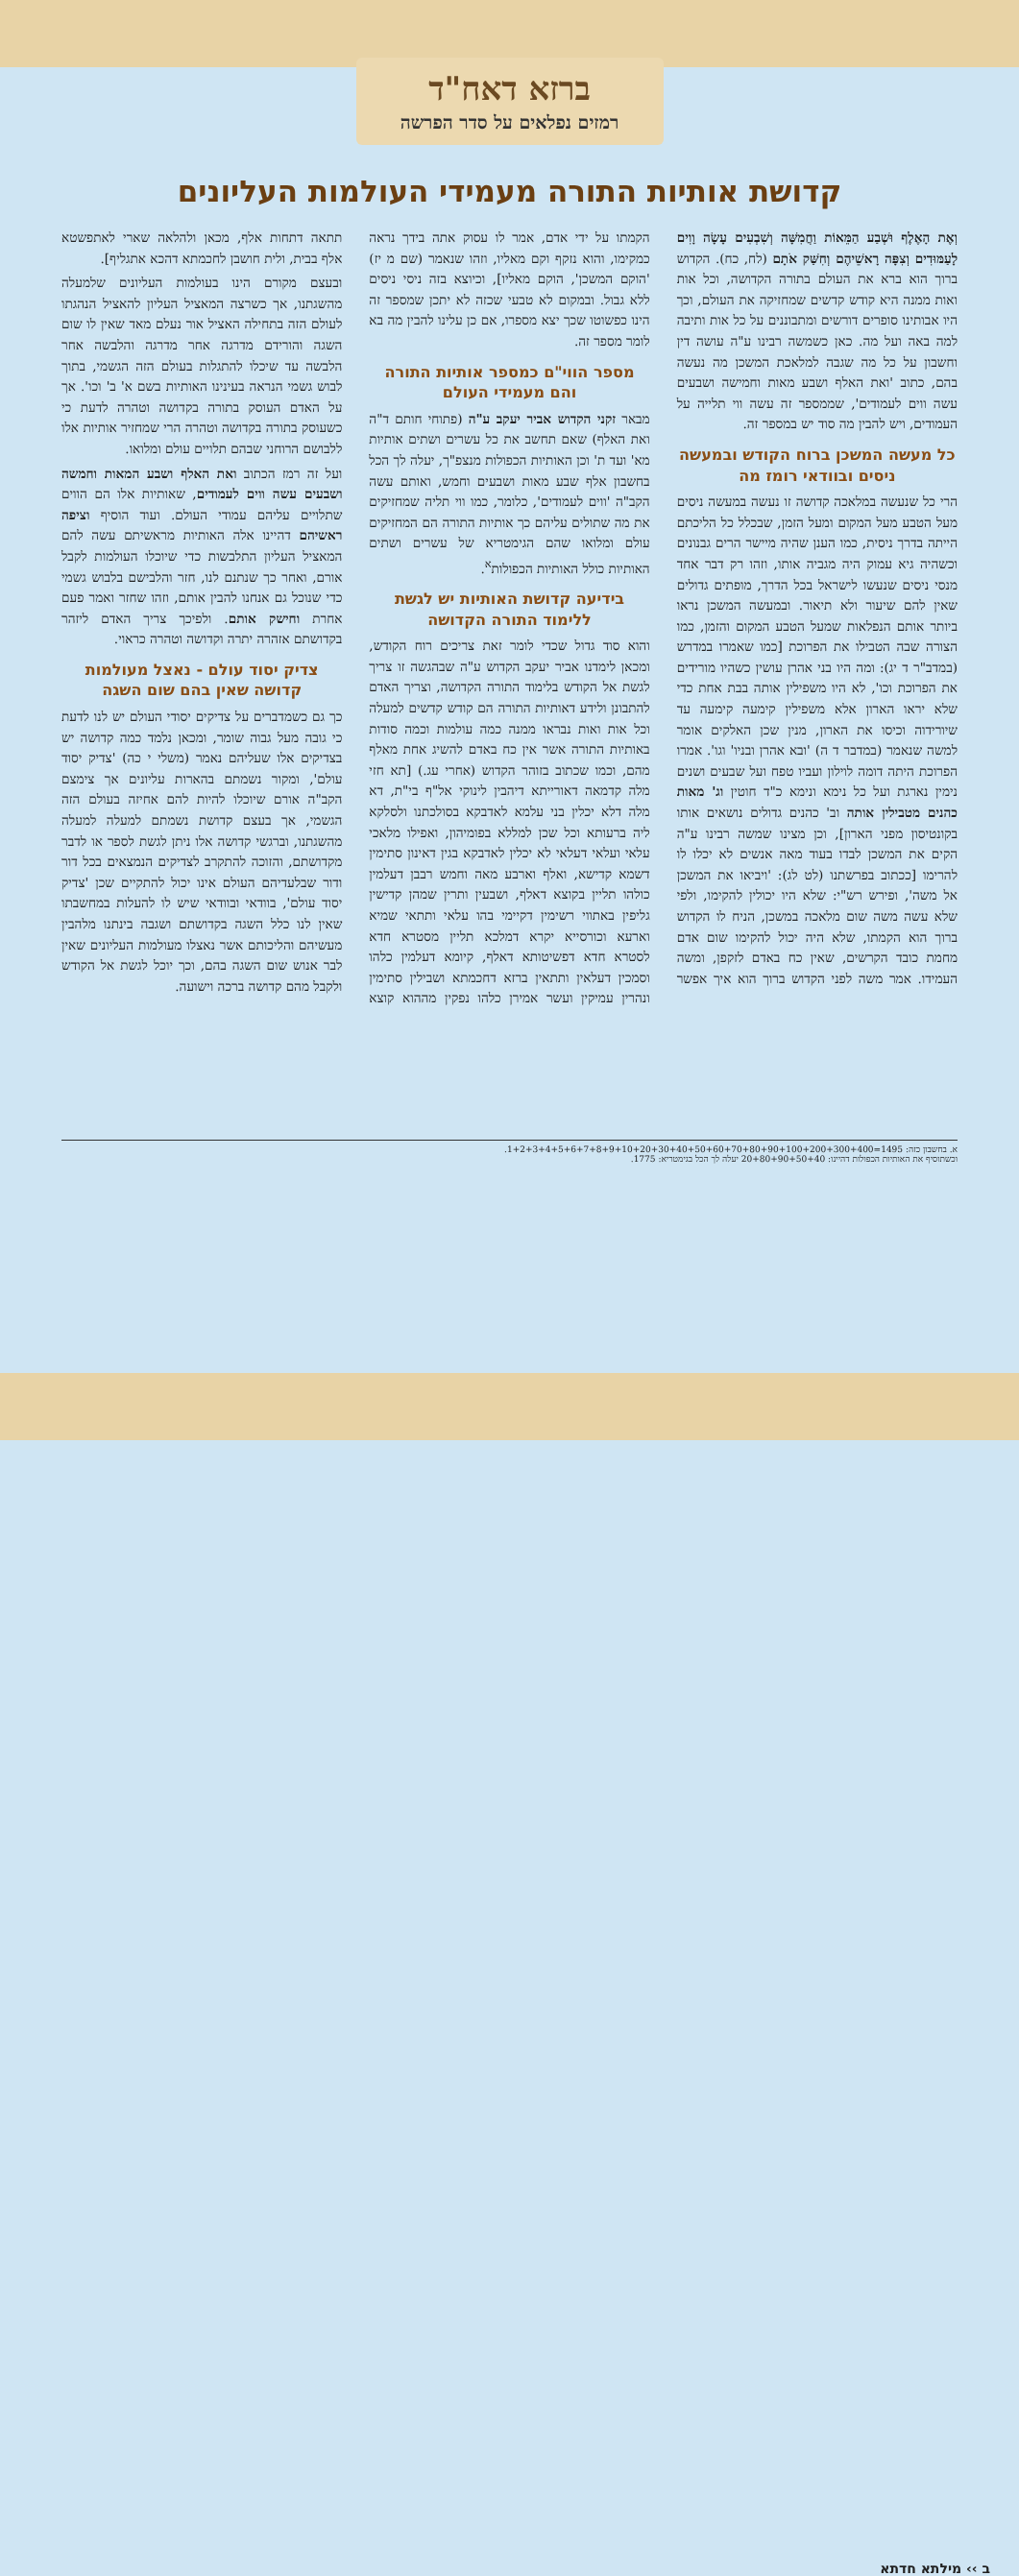ברזא דאח"ד
רמזים נפלאים על סדר הפרשה
קדושת אותיות התורה מעמידי העולמות העליונים
וְאֶת הָאֶלֶף וּשְׁבַע הַמֵּאוֹת וַחֲמִשָּׁה וְשִׁבְעִים עָשָׂה וָוִים לָעַמּוּדִים וְצִפָּה רָאשֵׁיהֶם וְחִשַּׁק אֹתָם (לח, כח). הקדוש ברוך הוא ברא את העולם בתורה הקדושה, וכל אות ואות ממנה היא קודש קדשים שמחזיקה את העולם, וכך היו אבותינו סופרים דורשים ומתבוננים על כל אות ותיבה למה באה ועל מה. כאן כשמשה רבינו ע"ה עושה דין וחשבון על כל מה שגבה למלאכת המשכן מה נעשה בהם, כתוב 'ואת האלף ושבע מאות וחמישה ושבעים עשה ווים לעמודים', שממספר זה עשה ווי תלייה על העמודים, ויש להבין מה סוד יש במספר זה.
כל מעשה המשכן ברוח הקודש ובמעשה ניסים ובוודאי רומז מה
הרי כל שנעשה במלאכה קדושה זו נעשה במעשה ניסים מעל הטבע מעל המקום ומעל הזמן, שבכלל כל הליכתם הייתה בדרך ניסית, כמו הענן שהיה מיישר הרים גבנונים וכשהיה גיא עמוק היה מגביה אותו, וזהו רק דבר אחד מנסי ניסים שנעשו לישראל בכל הדרך, מופתים גדולים שאין להם שיעור ולא תיאור. ובמעשה המשכן נראו ביותר אותם הנפלאות שמעל הטבע המקום והזמן, כמו הצורה שבה הטבילו את הפרוכת [כמו שאמרו במדרש (במדב"ר ד יג): ומה היו בני אהרן עושין כשהיו מורידים את הפרוכת וכו', לא היו משפילין אותה בבת אחת כדי שלא יראו הארון אלא משפילין קימעה קימעה עד שיורידוה וכיסו את הארון, מנין שכן האלקים אומר למשה שנאמר (במדבר ד ה) 'ובא אהרן ובניו' וגו'. אמרו הפרוכת היתה דומה לוילון ועביו טפח ועל שבעים ושנים נימין נארגת ועל כל נימא ונימא כ"ד חוטין וג' מאות כהנים מטבילין אותה וב' כהנים גדולים נושאים אותו בקונטיסון מפני הארון], וכן מצינו שמשה רבינו ע"ה הקים את המשכן לבדו בעוד מאה אנשים לא יכלו לו להרימו [ככתוב בפרשתנו (לט לג): 'ויביאו את המשכן אל משה', ופירש רש"י: שלא היו יכולין להקימו, ולפי שלא עשה משה שום מלאכה במשכן, הניח לו הקדוש ברוך הוא הקמתו, שלא היה יכול להקימו שום אדם מחמת כובד הקרשים, שאין כח באדם לזקפן, ומשה העמידו. אמר משה לפני הקדוש ברוך הוא איך אפשר הקמתו על ידי אדם, אמר לו עסוק אתה בידך נראה כמקימו, והוא נזקף וקם מאליו, וזהו שנאמר (שם מ יז) 'הוקם המשכן', הוקם מאליו], וכיוצא בזה ניסי ניסים ללא גבול. ובמקום לא טבעי שכזה לא יתכן שמספר זה הינו כפשוטו שכך יצא מספרו, אם כן עלינו להבין מה בא לומר מספר זה.
מספר הווי"ם כמספר אותיות התורה והם מעמידי העולם
מבאר זקני הקדוש אביר יעקב ע"ה (פתוחי חותם ד"ה ואת האלף) שאם תחשב את כל עשרים ושתים אותיות מא' ועד ת' וכן האותיות הכפולות מנצפ"ך, יעלה לך הכל בחשבון אלף שבע מאות ושבעים וחמש, ואותם עשה הקב"ה 'ווים לעמודים', כלומר, כמו ווי תליה שמחזיקים את מה שתולים עליהם כך אותיות התורה הם המחזיקים עולם ומלואו שהם הגימטריא של עשרים ושתים האותיות כולל האותיות הכפולות<sup>א</sup>.
בידיעה קדושת האותיות יש לגשת ללימוד התורה הקדושה
והוא סוד גדול שכדי לומר זאת צריכים רוח הקודש, ומכאן לימדנו אביר יעקב הקדוש ע"ה שבהגשה זו צריך לגשת אל הקודש בלימוד התורה הקדושה, וצריך האדם להתבונן ולידע דאותיות התורה הם קודש קדשים למעלה וכל אות ואות נבראו ממנה כמה עולמות וכמה סודות באותיות התורה אשר אין כח באדם להשיג אחת מאלף מהם, וכמו שכתוב בזוהר הקדוש (אחרי עג.) [תא חזי מלה קדמאה דאורייתא דיהבין לינוקי אל"ף בי"ת, דא מלה דלא יכלין בני עלמא לאדבקא בסולכתנו ולסלקא ליה ברעותא וכל שכן למללא בפומיהון, ואפילו מלאכי עלאי ועלאי דעלאי לא יכלין לאדבקא בגין דאינון סתימין דשמא קדישא, ואלף וארבע מאה וחמש רבבן דעלמין כולהו תליין בקוצא דאלף, ושבעין ותרין שמהן קדישין גליפין באתווי רשימין דקיימי בהו עלאי ותתאי שמיא וארעא וכורסייא יקרא דמלכא תליין מסטרא חדא לסטרא חדא דפשיטותא דאלף, קיומא דעלמין כלהו וסמכין דעלאין ותתאין ברזא דחכמתא ושבילין סתימין ונהרין עמיקין ועשר אמירן כלהו נפקין מההוא קוצא תתאה דתחות אלף, מכאן ולהלאה שארי לאתפשטא אלף בבית, ולית חושבן לחכמתא דהכא אתגליף].
ובעצם מקורם הינו בעולמות העליונים שלמעלה מהשגתנו, אך כשרצה המאציל העליון להאציל הנהגתו לעולם הזה בתחילה האציל אור נעלם מאד שאין לו שום השגה והורידם מדרגה אחר מדרגה והלבשה אחר הלבשה עד שיכלו להתגלות בעולם הזה הגשמי, בתוך לבוש גשמי הנראה בעינינו האותיות בשם א' ב' וכו'. אך על האדם העוסק בתורה בקדושה וטהרה לדעת כי כשעוסק בתורה בקדושה וטהרה הרי שמחזיר אותיות אלו ללבושם הרוחני שבהם תלויים עולם ומלואו.
ועל זה רמז הכתוב ואת האלף ושבע המאות וחמשה ושבעים עשה ווים לעמודים, שאותיות אלו הם הווים שתלויים עליהם עמודי העולם. ועוד הוסיף וציפה ראשיהם דהיינו אלה האותיות מראשיתם עשה להם המאציל העליון התלבשות כדי שיוכלו העולמות לקבל אורם, ואחר כך שנתנם לנו, חזר והלבישם בלבוש גשמי כדי שנוכל גם אנחנו להבין אותם, וזהו שחזר ואמר פעם אחרת וחישק אותם. ולפיכך צריך האדם ליזהר בקדושתם אזהרה יתרה וקדושה וטהרה כראוי.
צדיק יסוד עולם - נאצל מעולמות קדושה שאין בהם שום השגה
כך גם כשמדברים על צדיקים יסודי העולם יש לנו לדעת כי גובה מעל גבוה שומר, ומכאן נלמד כמה קדושה יש בצדיקים אלו שעליהם נאמר (משלי י כה) 'צדיק יסוד עולם', ומקור נשמתם בהארות עליונים אך צימצם הקב"ה אורם שיוכלו להיות להם אחיזה בעולם הזה הגשמי, אך בעצם קדושת נשמתם למעלה למעלה מהשגתנו, וברגשי קדושה אלו ניתן לגשת לספר או לדבר מקדושתם, והזוכה להתקרב לצדיקים הנמצאים בכל דור ודור שבלעדיהם העולם אינו יכול להתקיים שכן 'צדיק יסוד עולם', בוודאי ובוודאי שיש לו להעלות במחשבתו שאין לנו כלל השגה בקדושתם ושגבה בינתנו מלהבין מעשיהם והליכותם אשר נאצלו מעולמות העליונים שאין לבר אנוש שום השגה בהם, וכך יוכל לגשת אל הקודש ולקבל מהם קדושה ברכה וישועה.
א. בחשבון כזה: 1495=1+2+3+4+5+6+7+8+9+10+20+30+40+50+60+70+80+90+100+200+300+400.
וכשתוסיף את האותיות הכפולות דהיינו: 20+80+90+50+40 יעלה לך הכל בגימטריא: 1775.
ב ›› מילתא חדתא